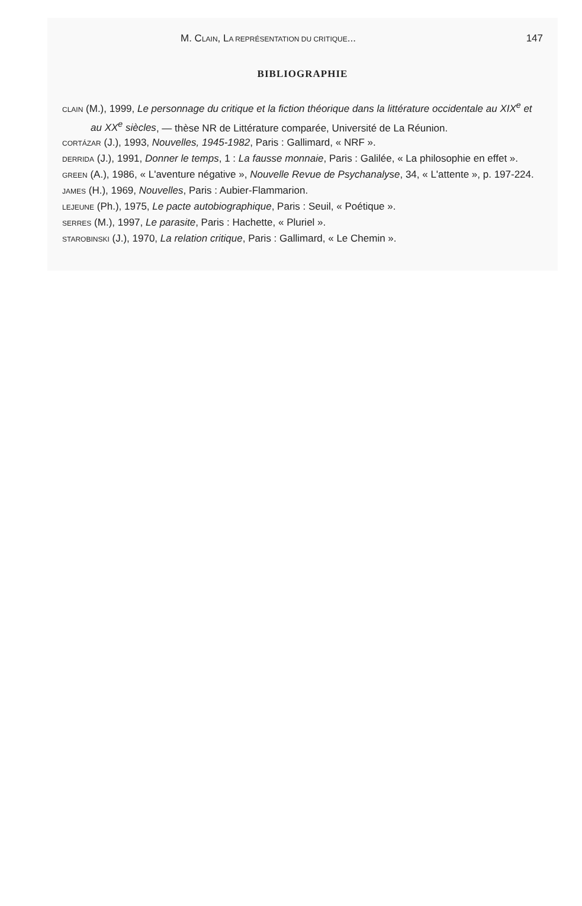M. CLAIN, LA REPRÉSENTATION DU CRITIQUE... 147
BIBLIOGRAPHIE
CLAIN (M.), 1999, Le personnage du critique et la fiction théorique dans la littérature occidentale au XIX<sup>e</sup> et au XX<sup>e</sup> siècles, — thèse NR de Littérature comparée, Université de La Réunion.
CORTÁZAR (J.), 1993, Nouvelles, 1945-1982, Paris : Gallimard, « NRF ».
DERRIDA (J.), 1991, Donner le temps, 1 : La fausse monnaie, Paris : Galilée, « La philosophie en effet ».
GREEN (A.), 1986, « L'aventure négative », Nouvelle Revue de Psychanalyse, 34, « L'attente », p. 197-224.
JAMES (H.), 1969, Nouvelles, Paris : Aubier-Flammarion.
LEJEUNE (Ph.), 1975, Le pacte autobiographique, Paris : Seuil, « Poétique ».
SERRES (M.), 1997, Le parasite, Paris : Hachette, « Pluriel ».
STAROBINSKI (J.), 1970, La relation critique, Paris : Gallimard, « Le Chemin ».